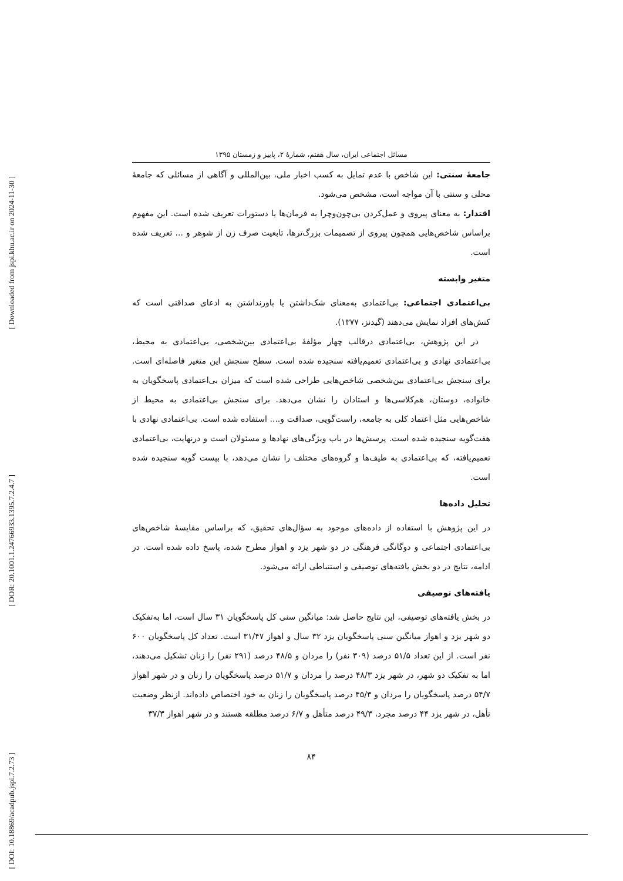[ Downloaded from jspi.khu.ac.ir on 2024-11-30 ]
[ DOR: 20.1001.1.24766933.1395.7.2.4.7 ]
[ DOI: 10.18869/acadpub.jspi.7.2.73 ]
مسائل اجتماعی ایران، سال هفتم، شمارهٔ ۲، پاییز و زمستان ۱۳۹۵
جامعهٔ سنتی: این شاخص با عدم تمایل به کسب اخبار ملی، بین‌المللی و آگاهی از مسائلی که جامعهٔ محلی و سنتی با آن مواجه است، مشخص می‌شود.
اقتدار: به معنای پیروی و عمل‌کردن بی‌چون‌وچرا به فرمان‌ها یا دستورات تعریف شده است. این مفهوم براساس شاخص‌هایی همچون پیروی از تصمیمات بزرگ‌ترها، تابعیت صرف زن از شوهر و ... تعریف شده است.
متغیر وابسته
بی‌اعتمادی اجتماعی: بی‌اعتمادی به‌معنای شک‌داشتن یا باورنداشتن به ادعای صداقتی است که کنش‌های افراد نمایش می‌دهند (گیدنز، ۱۳۷۷).
در این پژوهش، بی‌اعتمادی درقالب چهار مؤلفهٔ بی‌اعتمادی بین‌شخصی، بی‌اعتمادی به محیط، بی‌اعتمادی نهادی و بی‌اعتمادی تعمیم‌یافته سنجیده شده است. سطح سنجش این متغیر فاصله‌ای است. برای سنجش بی‌اعتمادی بین‌شخصی شاخص‌هایی طراحی شده است که میزان بی‌اعتمادی پاسخگویان به خانواده، دوستان، هم‌کلاسی‌ها و استادان را نشان می‌دهد. برای سنجش بی‌اعتمادی به محیط از شاخص‌هایی مثل اعتماد کلی به جامعه، راست‌گویی، صداقت و.... استفاده شده است. بی‌اعتمادی نهادی با هفت‌گویه سنجیده شده است. پرسش‌ها در باب ویژگی‌های نهادها و مسئولان است و درنهایت، بی‌اعتمادی تعمیم‌یافته، که بی‌اعتمادی به طیف‌ها و گروه‌های مختلف را نشان می‌دهد، با بیست گویه سنجیده شده است.
تحلیل داده‌ها
در این پژوهش با استفاده از داده‌های موجود به سؤال‌های تحقیق، که براساس مقایسهٔ شاخص‌های بی‌اعتمادی اجتماعی و دوگانگی فرهنگی در دو شهر یزد و اهواز مطرح شده، پاسخ داده شده است. در ادامه، نتایج در دو بخش یافته‌های توصیفی و استنباطی ارائه می‌شود.
یافته‌های توصیفی
در بخش یافته‌های توصیفی، این نتایج حاصل شد: میانگین سنی کل پاسخگویان ۳۱ سال است، اما به‌تفکیک دو شهر یزد و اهواز میانگین سنی پاسخگویان یزد ۳۲ سال و اهواز ۳۱/۴۷ است. تعداد کل پاسخگویان ۶۰۰ نفر است. از این تعداد ۵۱/۵ درصد (۳۰۹ نفر) را مردان و ۴۸/۵ درصد (۲۹۱ نفر) را زنان تشکیل می‌دهند، اما به تفکیک دو شهر، در شهر یزد ۴۸/۳ درصد را مردان و ۵۱/۷ درصد پاسخگویان را زنان و در شهر اهواز ۵۴/۷ درصد پاسخگویان را مردان و ۴۵/۳ درصد پاسخگویان را زنان به خود اختصاص داده‌اند. ازنظر وضعیت تأهل، در شهر یزد ۴۴ درصد مجرد، ۴۹/۳ درصد متأهل و ۶/۷ درصد مطلقه هستند و در شهر اهواز ۳۷/۳
۸۴